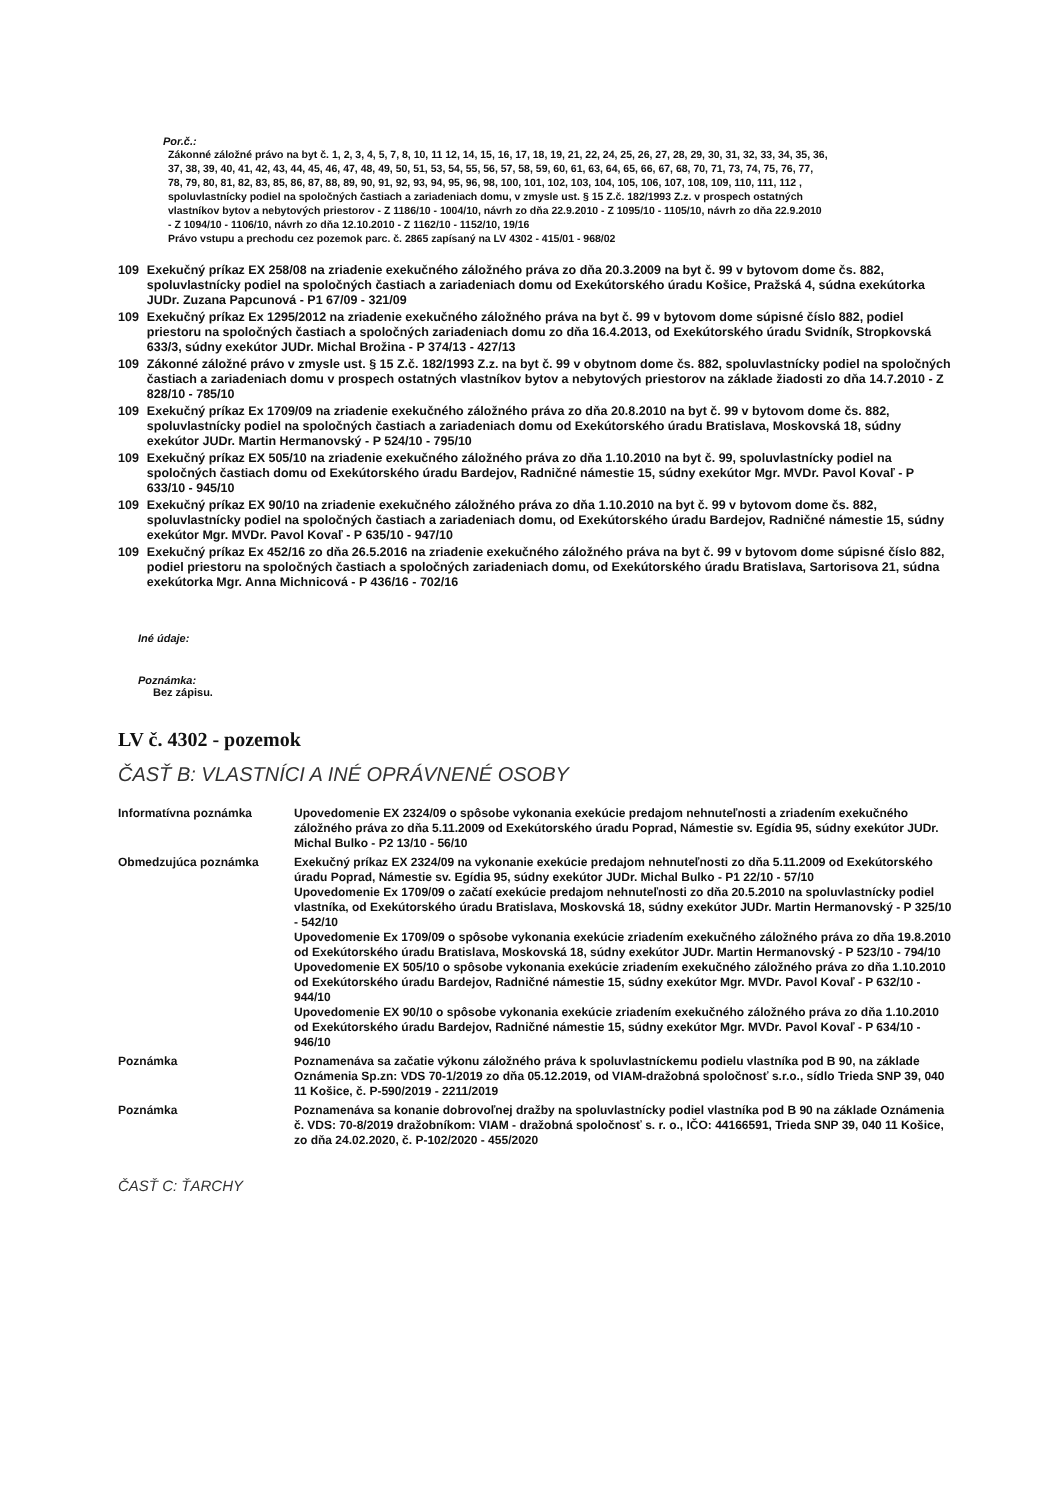Por.č.:
Zákonné záložné právo na byt č. 1, 2, 3, 4, 5, 7, 8, 10, 11 12, 14, 15, 16, 17, 18, 19, 21, 22, 24, 25, 26, 27, 28, 29, 30, 31, 32, 33, 34, 35, 36, 37, 38, 39, 40, 41, 42, 43, 44, 45, 46, 47, 48, 49, 50, 51, 53, 54, 55, 56, 57, 58, 59, 60, 61, 63, 64, 65, 66, 67, 68, 70, 71, 73, 74, 75, 76, 77, 78, 79, 80, 81, 82, 83, 85, 86, 87, 88, 89, 90, 91, 92, 93, 94, 95, 96, 98, 100, 101, 102, 103, 104, 105, 106, 107, 108, 109, 110, 111, 112 , spoluvlastnícky podiel na spoločných častiach a zariadeniach domu, v zmysle ust. § 15 Z.č. 182/1993 Z.z. v prospech ostatných vlastníkov bytov a nebytových priestorov - Z 1186/10 - 1004/10, návrh zo dňa 22.9.2010 - Z 1095/10 - 1105/10, návrh zo dňa 22.9.2010 - Z 1094/10 - 1106/10, návrh zo dňa 12.10.2010 - Z 1162/10 - 1152/10, 19/16
Právo vstupu a prechodu cez pozemok parc. č. 2865 zapísaný na LV 4302 - 415/01 - 968/02
| 109 | Exekučný príkaz EX 258/08 na zriadenie exekučného záložného práva zo dňa 20.3.2009 na byt č. 99 v bytovom dome čs. 882, spoluvlastnícky podiel na spoločných častiach a zariadeniach domu od Exekútorského úradu Košice, Pražská 4, súdna exekútorka JUDr. Zuzana Papcunová - P1 67/09 - 321/09 |
| 109 | Exekučný príkaz Ex 1295/2012 na zriadenie exekučného záložného práva na byt č. 99 v bytovom dome súpisné číslo 882, podiel priestoru na spoločných častiach a spoločných zariadeniach domu zo dňa 16.4.2013, od Exekútorského úradu Svidník, Stropkovská 633/3, súdny exekútor JUDr. Michal Brožina - P 374/13 - 427/13 |
| 109 | Zákonné záložné právo v zmysle ust. § 15 Z.č. 182/1993 Z.z. na byt č. 99 v obytnom dome čs. 882, spoluvlastnícky podiel na spoločných častiach a zariadeniach domu v prospech ostatných vlastníkov bytov a nebytových priestorov na základe žiadosti zo dňa 14.7.2010 - Z 828/10 - 785/10 |
| 109 | Exekučný príkaz Ex 1709/09 na zriadenie exekučného záložného práva zo dňa 20.8.2010 na byt č. 99 v bytovom dome čs. 882, spoluvlastnícky podiel na spoločných častiach a zariadeniach domu od Exekútorského úradu Bratislava, Moskovská 18, súdny exekútor JUDr. Martin Hermanovský - P 524/10 - 795/10 |
| 109 | Exekučný príkaz EX 505/10 na zriadenie exekučného záložného práva zo dňa 1.10.2010 na byt č. 99, spoluvlastnícky podiel na spoločných častiach domu od Exekútorského úradu Bardejov, Radničné námestie 15, súdny exekútor Mgr. MVDr. Pavol Kovaľ - P 633/10 - 945/10 |
| 109 | Exekučný príkaz EX 90/10 na zriadenie exekučného záložného práva zo dňa 1.10.2010 na byt č. 99 v bytovom dome čs. 882, spoluvlastnícky podiel na spoločných častiach a zariadeniach domu, od Exekútorského úradu Bardejov, Radničné námestie 15, súdny exekútor Mgr. MVDr. Pavol Kovaľ - P 635/10 - 947/10 |
| 109 | Exekučný príkaz Ex 452/16 zo dňa 26.5.2016 na zriadenie exekučného záložného práva na byt č. 99 v bytovom dome súpisné číslo 882, podiel priestoru na spoločných častiach a spoločných zariadeniach domu, od Exekútorského úradu Bratislava, Sartorisova 21, súdna exekútorka Mgr. Anna Michnicová - P 436/16 - 702/16 |
Iné údaje:
Poznámka:
Bez zápisu.
LV č. 4302 - pozemok
ČASŤ B: VLASTNÍCI A INÉ OPRÁVNENÉ OSOBY
| Informatívna poznámka | Upovedomenie EX 2324/09 o spôsobe vykonania exekúcie predajom nehnuteľnosti a zriadením exekučného záložného práva zo dňa 5.11.2009 od Exekútorského úradu Poprad, Námestie sv. Egídia 95, súdny exekútor JUDr. Michal Bulko - P2 13/10 - 56/10 |
| Obmedzujúca poznámka | Exekučný príkaz EX 2324/09 na vykonanie exekúcie predajom nehnuteľnosti zo dňa 5.11.2009 od Exekútorského úradu Poprad, Námestie sv. Egídia 95, súdny exekútor JUDr. Michal Bulko - P1 22/10 - 57/10 Upovedomenie Ex 1709/09 o začatí exekúcie predajom nehnuteľnosti zo dňa 20.5.2010 na spoluvlastnícky podiel vlastníka, od Exekútorského úradu Bratislava, Moskovská 18, súdny exekútor JUDr. Martin Hermanovský - P 325/10 - 542/10 Upovedomenie Ex 1709/09 o spôsobe vykonania exekúcie zriadením exekučného záložného práva zo dňa 19.8.2010 od Exekútorského úradu Bratislava, Moskovská 18, súdny exekútor JUDr. Martin Hermanovský - P 523/10 - 794/10 Upovedomenie EX 505/10 o spôsobe vykonania exekúcie zriadením exekučného záložného práva zo dňa 1.10.2010 od Exekútorského úradu Bardejov, Radničné námestie 15, súdny exekútor Mgr. MVDr. Pavol Kovaľ - P 632/10 - 944/10 Upovedomenie EX 90/10 o spôsobe vykonania exekúcie zriadením exekučného záložného práva zo dňa 1.10.2010 od Exekútorského úradu Bardejov, Radničné námestie 15, súdny exekútor Mgr. MVDr. Pavol Kovaľ - P 634/10 - 946/10 |
| Poznámka | Poznamenáva sa začatie výkonu záložného práva k spoluvlastníckemu podielu vlastníka pod B 90, na základe Oznámenia Sp.zn: VDS 70-1/2019 zo dňa 05.12.2019, od VIAM-dražobná spoločnosť s.r.o., sídlo Trieda SNP 39, 040 11 Košice, č. P-590/2019 - 2211/2019 |
| Poznámka | Poznamenáva sa konanie dobrovoľnej dražby na spoluvlastnícky podiel vlastníka pod B 90 na základe Oznámenia č. VDS: 70-8/2019 dražobníkom: VIAM - dražobná spoločnosť s. r. o., IČO: 44166591, Trieda SNP 39, 040 11 Košice, zo dňa 24.02.2020, č. P-102/2020 - 455/2020 |
ČASŤ C: ŤARCHY